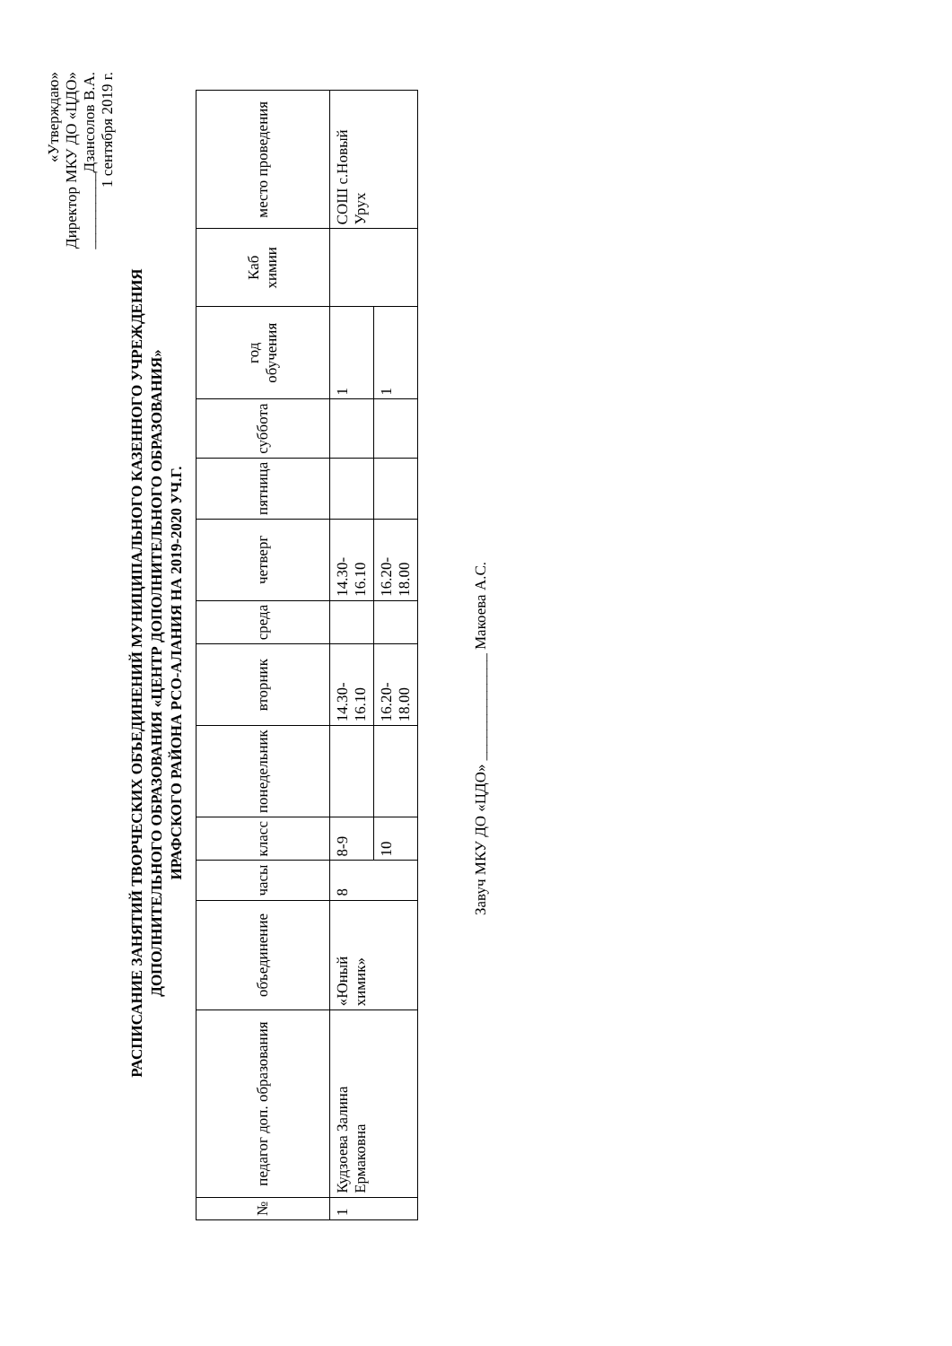«Утверждаю»
Директор МКУ ДО «ЦДО»
__________Дзансолов В.А.
1 сентября 2019 г.
РАСПИСАНИЕ ЗАНЯТИЙ ТВОРЧЕСКИХ ОБЪЕДИНЕНИЙ МУНИЦИПАЛЬНОГО КАЗЕННОГО УЧРЕЖДЕНИЯ
ДОПОЛНИТЕЛЬНОГО ОБРАЗОВАНИЯ «ЦЕНТР ДОПОЛНИТЕЛЬНОГО ОБРАЗОВАНИЯ»
ИРАФСКОГО РАЙОНА РСО-АЛАНИЯ НА 2019-2020 УЧ.Г.
| № | педагог доп. образования | объединение | часы | класс | понедельник | вторник | среда | четверг | пятница | суббота | год обучения | Каб химии | место проведения |
| --- | --- | --- | --- | --- | --- | --- | --- | --- | --- | --- | --- | --- | --- |
| 1 | Кудзоева Залина Ермаковна | «Юный химик» | 8 | 8-9 | | 14.30-16.10 | | 14.30-16.10 | | | 1 | | СОШ с.Новый Урух |
| | | | | 10 | | 16.20-18.00 | | 16.20-18.00 | | | 1 | | |
Завуч МКУ ДО «ЦДО» ______________ Макоева А.С.